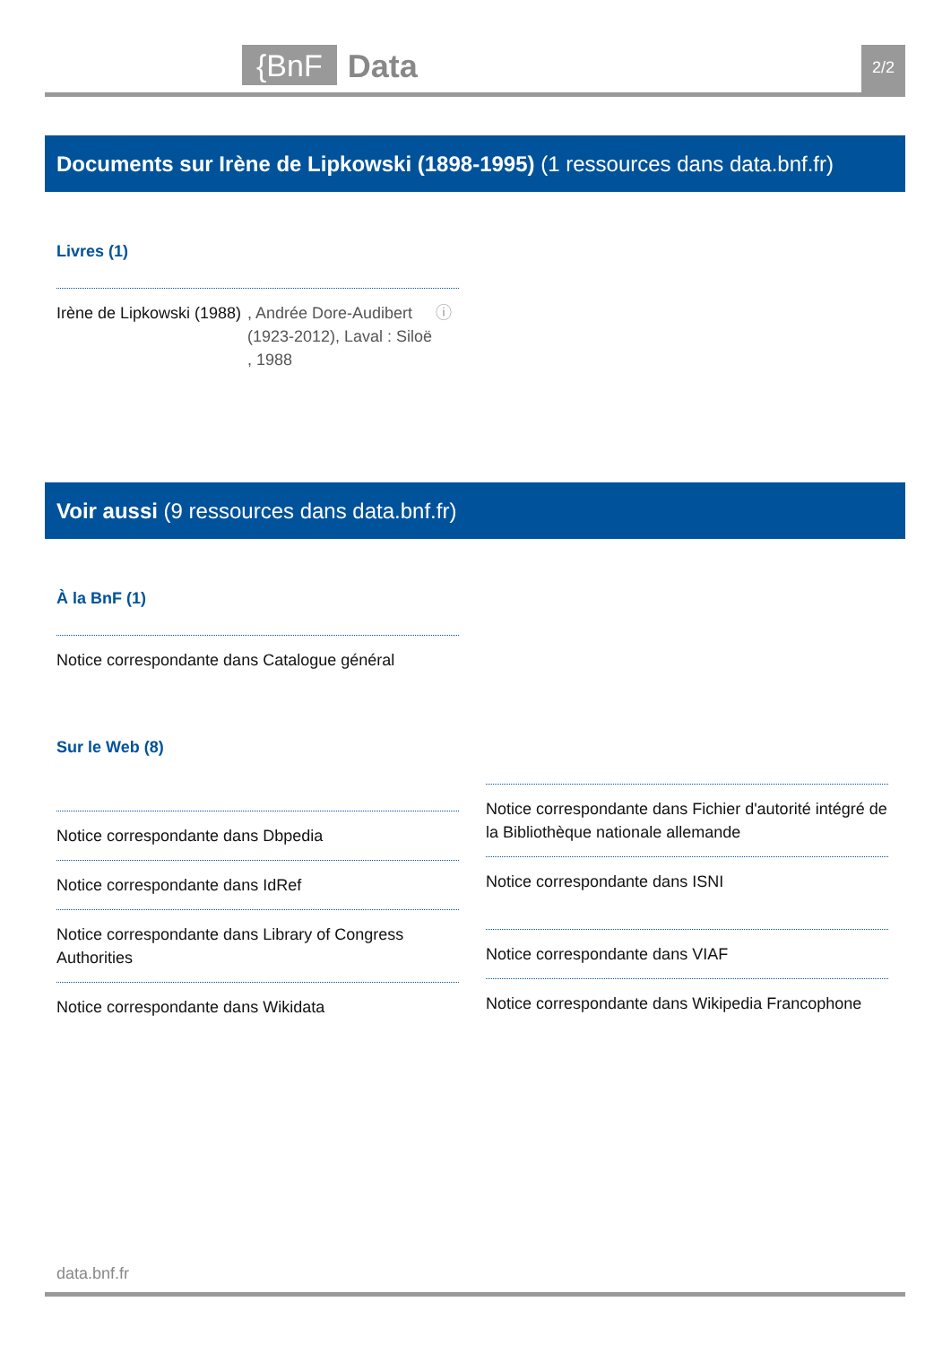{BnF Data 2/2
Documents sur Irène de Lipkowski (1898-1995) (1 ressources dans data.bnf.fr)
Livres (1)
Irène de Lipkowski (1988)
, Andrée Dore-Audibert (1923-2012), Laval : Siloë , 1988
ⓘ
Voir aussi (9 ressources dans data.bnf.fr)
À la BnF (1)
Notice correspondante dans Catalogue général
Sur le Web (8)
Notice correspondante dans Dbpedia
Notice correspondante dans IdRef
Notice correspondante dans Library of Congress Authorities
Notice correspondante dans Wikidata
Notice correspondante dans Fichier d'autorité intégré de la Bibliothèque nationale allemande
Notice correspondante dans ISNI
Notice correspondante dans VIAF
Notice correspondante dans Wikipedia Francophone
data.bnf.fr